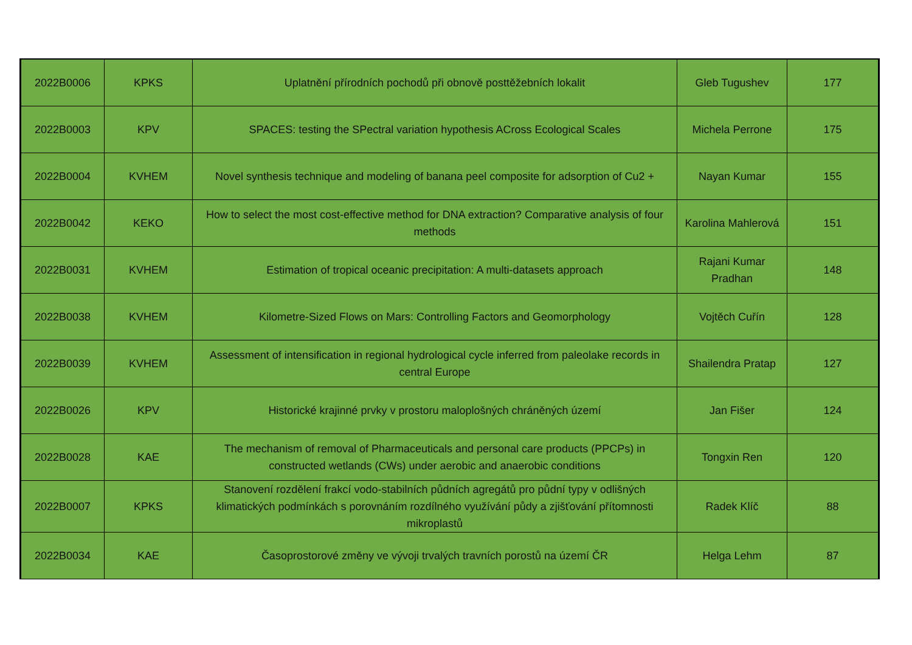| 2022B0006 | KPKS | Uplatnění přírodních pochodů při obnově posttěžebních lokalit | Gleb Tugushev | 177 |
| 2022B0003 | KPV | SPACES: testing the SPectral variation hypothesis ACross Ecological Scales | Michela Perrone | 175 |
| 2022B0004 | KVHEM | Novel synthesis technique and modeling of banana peel composite for adsorption of Cu2 + | Nayan Kumar | 155 |
| 2022B0042 | KEKO | How to select the most cost-effective method for DNA extraction? Comparative analysis of four methods | Karolina Mahlerová | 151 |
| 2022B0031 | KVHEM | Estimation of tropical oceanic precipitation: A multi-datasets approach | Rajani Kumar Pradhan | 148 |
| 2022B0038 | KVHEM | Kilometre-Sized Flows on Mars: Controlling Factors and Geomorphology | Vojtěch Cuřín | 128 |
| 2022B0039 | KVHEM | Assessment of intensification in regional hydrological cycle inferred from paleolake records in central Europe | Shailendra Pratap | 127 |
| 2022B0026 | KPV | Historické krajinné prvky v prostoru maloplošných chráněných území | Jan Fišer | 124 |
| 2022B0028 | KAE | The mechanism of removal of Pharmaceuticals and personal care products (PPCPs) in constructed wetlands (CWs) under aerobic and anaerobic conditions | Tongxin Ren | 120 |
| 2022B0007 | KPKS | Stanovení rozdělení frakcí vodo-stabilních půdních agregátů pro půdní typy v odlišných klimatických podmínkách s porovnáním rozdílného využívání půdy a zjišťování přítomnosti mikroplastů | Radek Klíč | 88 |
| 2022B0034 | KAE | Časoprostorové změny ve vývoji trvalých travních porostů na území ČR | Helga Lehm | 87 |